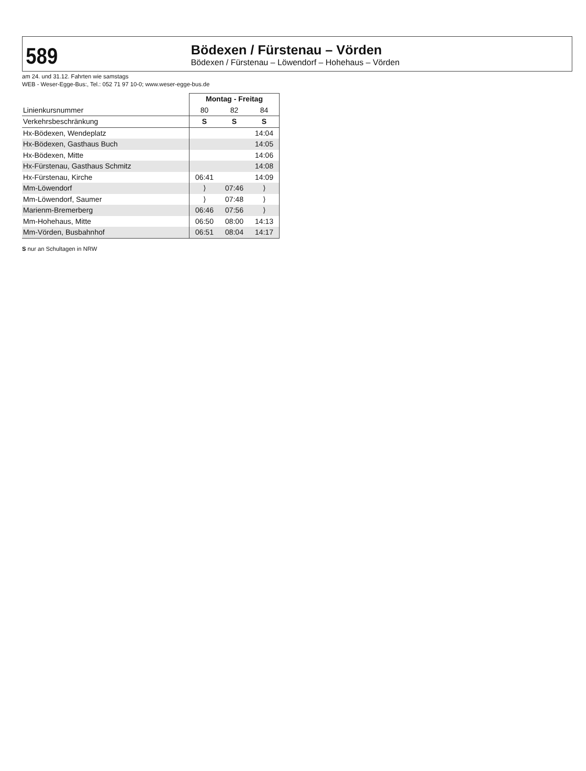589
Bödexen / Fürstenau – Vörden
Bödexen / Fürstenau – Löwendorf – Hohehaus – Vörden
am 24. und 31.12. Fahrten wie samstags
WEB - Weser-Egge-Bus:, Tel.: 052 71 97 10-0; www.weser-egge-bus.de
| | Montag - Freitag | | |
| Linienkursnummer | 80 | 82 | 84 |
| Verkehrsbeschränkung | S | S | S |
| Hx-Bödexen, Wendeplatz | | | 14:04 |
| Hx-Bödexen, Gasthaus Buch | | | 14:05 |
| Hx-Bödexen, Mitte | | | 14:06 |
| Hx-Fürstenau, Gasthaus Schmitz | | | 14:08 |
| Hx-Fürstenau, Kirche | 06:41 | | 14:09 |
| Mm-Löwendorf | ⟩ | 07:46 | ⟩ |
| Mm-Löwendorf, Saumer | ⟩ | 07:48 | ⟩ |
| Marienm-Bremerberg | 06:46 | 07:56 | ⟩ |
| Mm-Hohehaus, Mitte | 06:50 | 08:00 | 14:13 |
| Mm-Vörden, Busbahnhof | 06:51 | 08:04 | 14:17 |
S nur an Schultagen in NRW